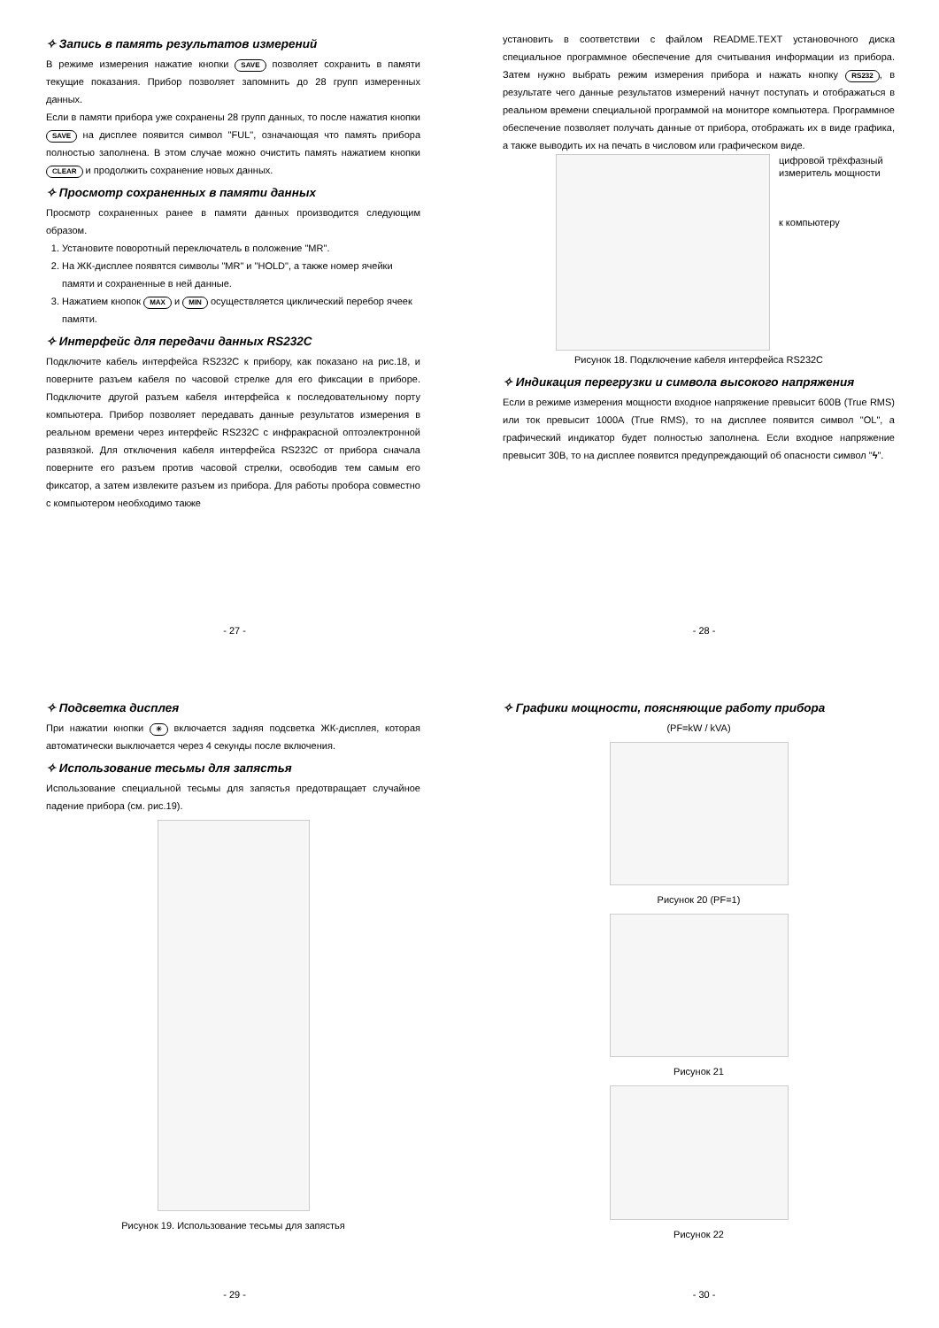✧ Запись в память результатов измерений
В режиме измерения нажатие кнопки SAVE позволяет сохранить в памяти текущие показания. Прибор позволяет запомнить до 28 групп измеренных данных.
Если в памяти прибора уже сохранены 28 групп данных, то после нажатия кнопки SAVE на дисплее появится символ "FUL", означающая что память прибора полностью заполнена. В этом случае можно очистить память нажатием кнопки CLEAR и продолжить сохранение новых данных.
✧ Просмотр сохраненных в памяти данных
Просмотр сохраненных ранее в памяти данных производится следующим образом.
1. Установите поворотный переключатель в положение "MR".
2. На ЖК-дисплее появятся символы "MR" и "HOLD", а также номер ячейки памяти и сохраненные в ней данные.
3. Нажатием кнопок MAX и MIN осуществляется циклический перебор ячеек памяти.
✧ Интерфейс для передачи данных RS232C
Подключите кабель интерфейса RS232C к прибору, как показано на рис.18, и поверните разъем кабеля по часовой стрелке для его фиксации в приборе. Подключите другой разъем кабеля интерфейса к последовательному порту компьютера. Прибор позволяет передавать данные результатов измерения в реальном времени через интерфейс RS232C с инфракрасной оптоэлектронной развязкой. Для отключения кабеля интерфейса RS232C от прибора сначала поверните его разъем против часовой стрелки, освободив тем самым его фиксатор, а затем извлеките разъем из прибора. Для работы пробора совместно с компьютером необходимо также
- 27 -
установить в соответствии с файлом README.TEXT установочного диска специальное программное обеспечение для считывания информации из прибора. Затем нужно выбрать режим измерения прибора и нажать кнопку RS232, в результате чего данные результатов измерений начнут поступать и отображаться в реальном времени специальной программой на мониторе компьютера. Программное обеспечение позволяет получать данные от прибора, отображать их в виде графика, а также выводить их на печать в числовом или графическом виде.
цифровой трёхфазный
измеритель мощности
к компьютеру
Рисунок 18. Подключение кабеля интерфейса RS232C
✧ Индикация перегрузки и символа высокого напряжения
Если в режиме измерения мощности входное напряжение превысит 600В (True RMS) или ток превысит 1000А (True RMS), то на дисплее появится символ "OL", а графический индикатор будет полностью заполнена. Если входное напряжение превысит 30В, то на дисплее появится предупреждающий об опасности символ "ϟ".
- 28 -
✧ Подсветка дисплея
При нажатии кнопки ☀ включается задняя подсветка ЖК-дисплея, которая автоматически выключается через 4 секунды после включения.
✧ Использование тесьмы для запястья
Использование специальной тесьмы для запястья предотвращает случайное падение прибора (см. рис.19).
Рисунок 19. Использование тесьмы для запястья
- 29 -
✧ Графики мощности, поясняющие работу прибора
(PF=kW / kVA)
Рисунок 20 (PF=1)
Рисунок 21
Рисунок 22
- 30 -